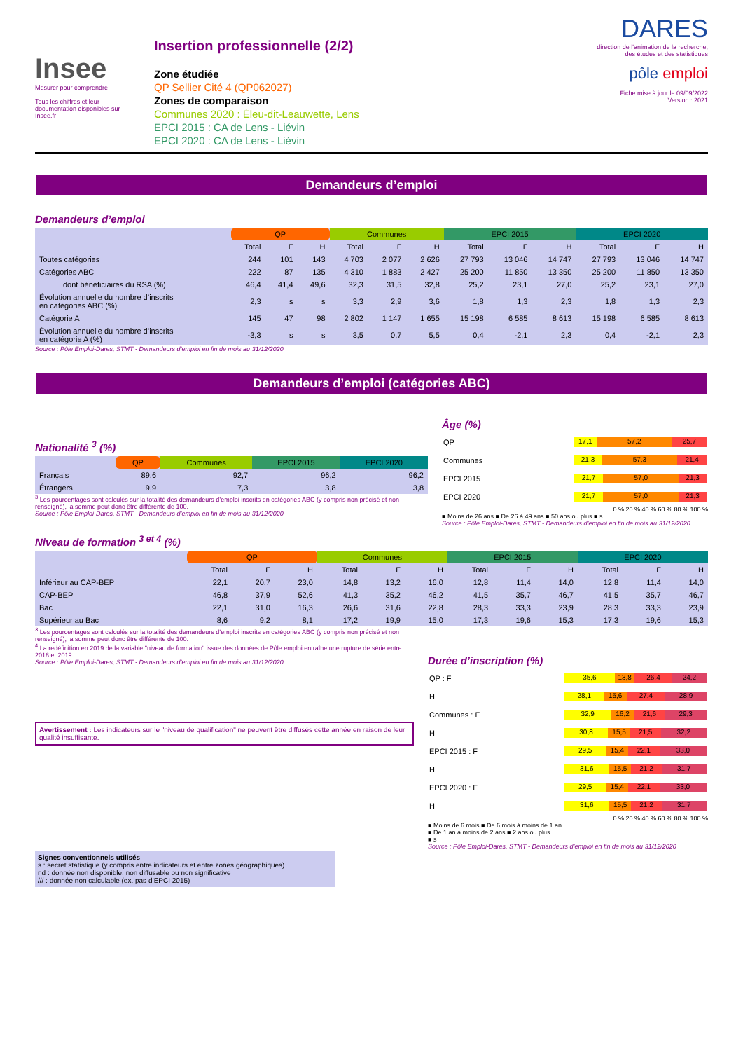Insee
Mesurer pour comprendre
Tous les chiffres et leur documentation disponibles sur Insee.fr
Insertion professionnelle (2/2)
Zone étudiée
QP Sellier Cité 4 (QP062027)
Zones de comparaison
Communes 2020 : Éleu-dit-Leauwette, Lens
EPCI 2015 : CA de Lens - Liévin
EPCI 2020 : CA de Lens - Liévin
DARES
direction de l'animation de la recherche, des études et des statistiques
pôle emploi
Fiche mise à jour le 09/09/2022
Version : 2021
Demandeurs d’emploi
Demandeurs d’emploi
| | QP | | | Communes | | | EPCI 2015 | | | EPCI 2020 | | |
| --- | --- | --- | --- | --- | --- | --- | --- | --- | --- | --- | --- | --- |
| | Total | F | H | Total | F | H | Total | F | H | Total | F | H |
| Toutes catégories | 244 | 101 | 143 | 4 703 | 2 077 | 2 626 | 27 793 | 13 046 | 14 747 | 27 793 | 13 046 | 14 747 |
| Catégories ABC | 222 | 87 | 135 | 4 310 | 1 883 | 2 427 | 25 200 | 11 850 | 13 350 | 25 200 | 11 850 | 13 350 |
| dont bénéficiaires du RSA (%) | 46,4 | 41,4 | 49,6 | 32,3 | 31,5 | 32,8 | 25,2 | 23,1 | 27,0 | 25,2 | 23,1 | 27,0 |
| Évolution annuelle du nombre d’inscrits en catégories ABC (%) | 2,3 | s | s | 3,3 | 2,9 | 3,6 | 1,8 | 1,3 | 2,3 | 1,8 | 1,3 | 2,3 |
| Catégorie A | 145 | 47 | 98 | 2 802 | 1 147 | 1 655 | 15 198 | 6 585 | 8 613 | 15 198 | 6 585 | 8 613 |
| Évolution annuelle du nombre d’inscrits en catégorie A (%) | -3,3 | s | s | 3,5 | 0,7 | 5,5 | 0,4 | -2,1 | 2,3 | 0,4 | -2,1 | 2,3 |
Source : Pôle Emploi-Dares, STMT - Demandeurs d’emploi en fin de mois au 31/12/2020
Demandeurs d’emploi (catégories ABC)
Nationalité <sup>3</sup> (%)
| | QP | Communes | EPCI 2015 | EPCI 2020 |
| --- | --- | --- | --- | --- |
| Français | 89,6 | 92,7 | 96,2 | 96,2 |
| Étrangers | 9,9 | 7,3 | 3,8 | 3,8 |
<sup>3</sup> Les pourcentages sont calculés sur la totalité des demandeurs d’emploi inscrits en catégories ABC (y compris non précisé et non renseigné), la somme peut donc être différente de 100.
Source : Pôle Emploi-Dares, STMT - Demandeurs d’emploi en fin de mois au 31/12/2020
Âge (%)
| QP | 17,1 57,2 25,7 |
| Communes | 21,3 57,3 21,4 |
| EPCI 2015 | 21,7 57,0 21,3 |
| EPCI 2020 | 21,7 57,0 21,3 |
0 % 20 % 40 % 60 % 80 % 100 %
■ Moins de 26 ans ■ De 26 à 49 ans ■ 50 ans ou plus ■ s
Source : Pôle Emploi-Dares, STMT - Demandeurs d’emploi en fin de mois au 31/12/2020
Niveau de formation <sup>3 et 4</sup> (%)
| | QP | | | Communes | | | EPCI 2015 | | | EPCI 2020 | | |
| --- | --- | --- | --- | --- | --- | --- | --- | --- | --- | --- | --- | --- |
| | Total | F | H | Total | F | H | Total | F | H | Total | F | H |
| Inférieur au CAP-BEP | 22,1 | 20,7 | 23,0 | 14,8 | 13,2 | 16,0 | 12,8 | 11,4 | 14,0 | 12,8 | 11,4 | 14,0 |
| CAP-BEP | 46,8 | 37,9 | 52,6 | 41,3 | 35,2 | 46,2 | 41,5 | 35,7 | 46,7 | 41,5 | 35,7 | 46,7 |
| Bac | 22,1 | 31,0 | 16,3 | 26,6 | 31,6 | 22,8 | 28,3 | 33,3 | 23,9 | 28,3 | 33,3 | 23,9 |
| Supérieur au Bac | 8,6 | 9,2 | 8,1 | 17,2 | 19,9 | 15,0 | 17,3 | 19,6 | 15,3 | 17,3 | 19,6 | 15,3 |
<sup>3</sup> Les pourcentages sont calculés sur la totalité des demandeurs d’emploi inscrits en catégories ABC (y compris non précisé et non renseigné), la somme peut donc être différente de 100.
<sup>4</sup> La redéfinition en 2019 de la variable "niveau de formation" issue des données de Pôle emploi entraîne une rupture de série entre 2018 et 2019
Source : Pôle Emploi-Dares, STMT - Demandeurs d’emploi en fin de mois au 31/12/2020
Avertissement : Les indicateurs sur le "niveau de qualification" ne peuvent être diffusés cette année en raison de leur qualité insuffisante.
Signes conventionnels utilisés
s : secret statistique (y compris entre indicateurs et entre zones géographiques)
nd : donnée non disponible, non diffusable ou non significative
/// : donnée non calculable (ex. pas d’EPCI 2015)
Durée d’inscription (%)
| QP : F | 35,6 13,8 26,4 24,2 |
| H | 28,1 15,6 27,4 28,9 |
| Communes : F | 32,9 16,2 21,6 29,3 |
| H | 30,8 15,5 21,5 32,2 |
| EPCI 2015 : F | 29,5 15,4 22,1 33,0 |
| H | 31,6 15,5 21,2 31,7 |
| EPCI 2020 : F | 29,5 15,4 22,1 33,0 |
| H | 31,6 15,5 21,2 31,7 |
0 % 20 % 40 % 60 % 80 % 100 %
■ Moins de 6 mois ■ De 6 mois à moins de 1 an
■ De 1 an à moins de 2 ans ■ 2 ans ou plus
■ s
Source : Pôle Emploi-Dares, STMT - Demandeurs d’emploi en fin de mois au 31/12/2020